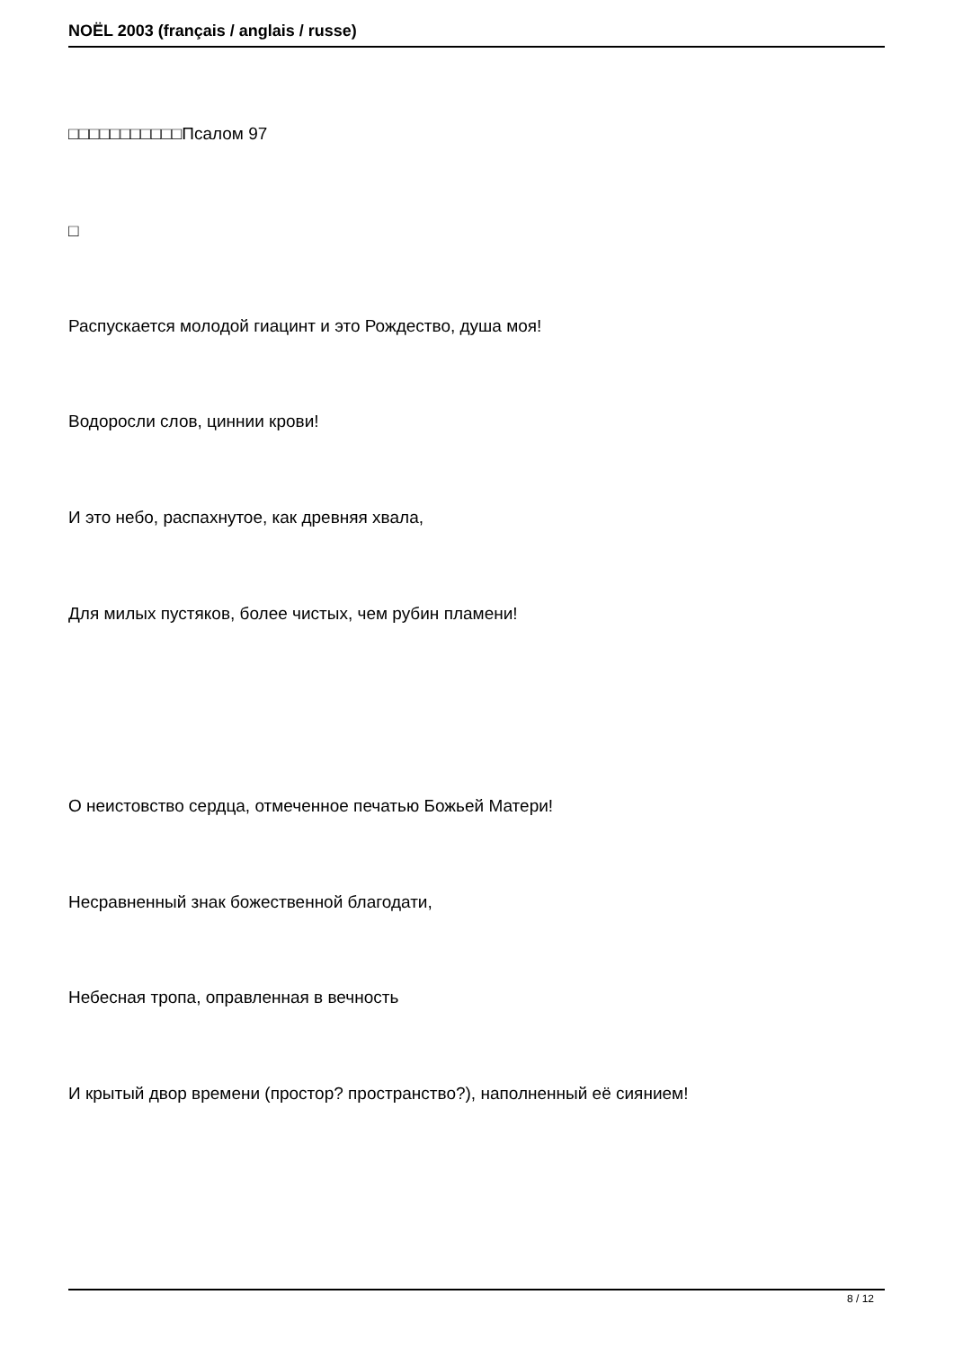NOËL 2003 (français / anglais / russe)
□□□□□□□□□□□Псалом 97
□
Распускается молодой гиацинт и это Рождество, душа моя!
Водоросли слов, циннии крови!
И это небо, распахнутое, как древняя хвала,
Для милых пустяков, более чистых, чем рубин пламени!
О неистовство сердца, отмеченное печатью Божьей Матери!
Несравненный знак божественной благодати,
Небесная тропа, оправленная в вечность
И крытый двор времени (простор? пространство?), наполненный её сиянием!
8 / 12